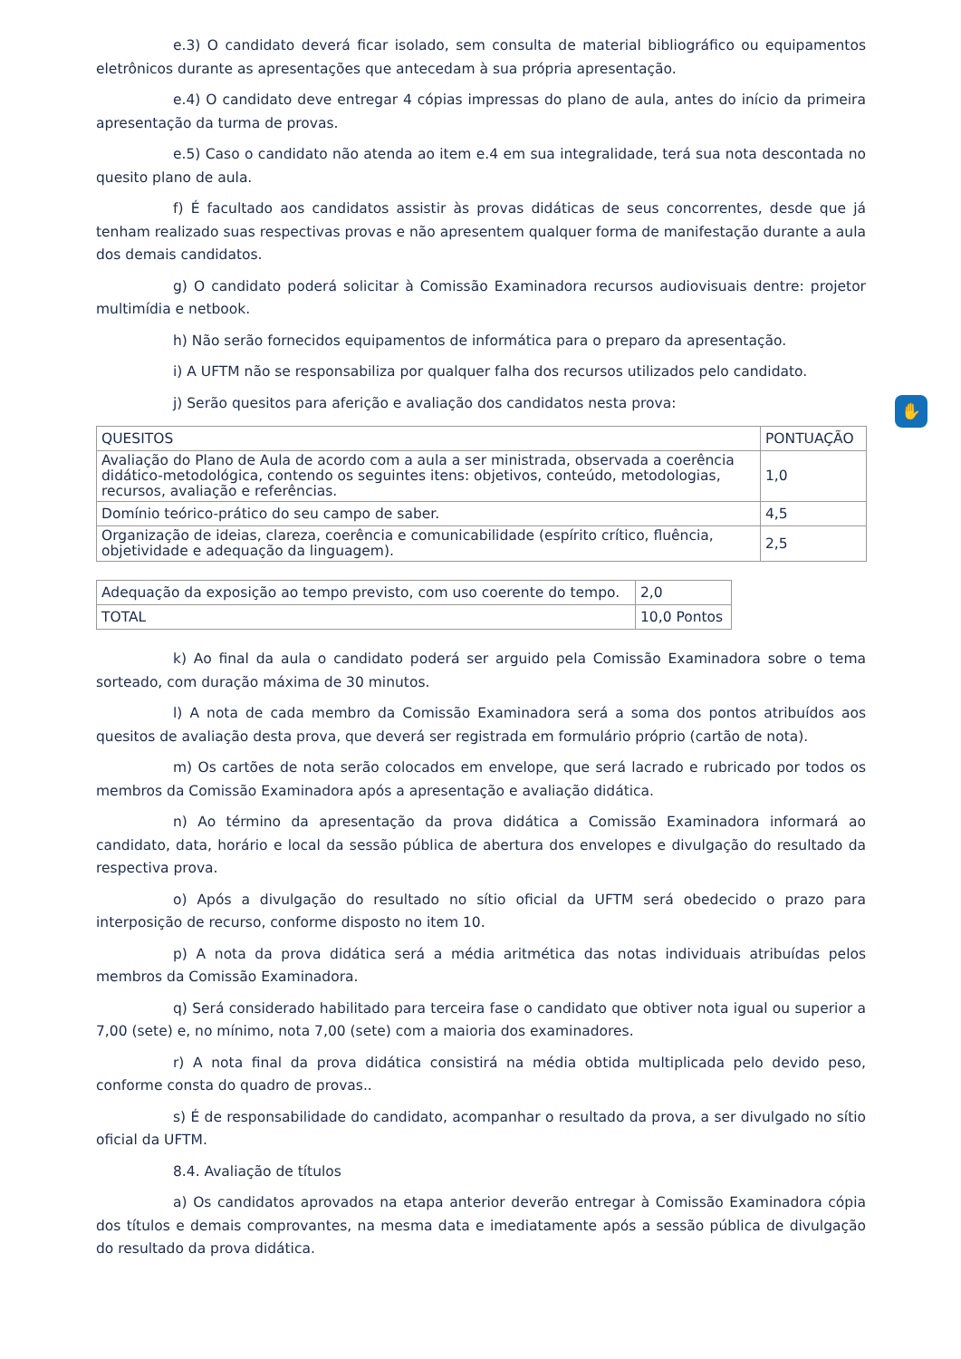e.3) O candidato deverá ficar isolado, sem consulta de material bibliográfico ou equipamentos eletrônicos durante as apresentações que antecedam à sua própria apresentação.
e.4) O candidato deve entregar 4 cópias impressas do plano de aula, antes do início da primeira apresentação da turma de provas.
e.5) Caso o candidato não atenda ao item e.4 em sua integralidade, terá sua nota descontada no quesito plano de aula.
f) É facultado aos candidatos assistir às provas didáticas de seus concorrentes, desde que já tenham realizado suas respectivas provas e não apresentem qualquer forma de manifestação durante a aula dos demais candidatos.
g) O candidato poderá solicitar à Comissão Examinadora recursos audiovisuais dentre: projetor multimídia e netbook.
h) Não serão fornecidos equipamentos de informática para o preparo da apresentação.
i) A UFTM não se responsabiliza por qualquer falha dos recursos utilizados pelo candidato.
j) Serão quesitos para aferição e avaliação dos candidatos nesta prova:
| QUESITOS | PONTUAÇÃO |
| Avaliação do Plano de Aula de acordo com a aula a ser ministrada, observada a coerência didático-metodológica, contendo os seguintes itens: objetivos, conteúdo, metodologias, recursos, avaliação e referências. | 1,0 |
| Domínio teórico-prático do seu campo de saber. | 4,5 |
| Organização de ideias, clareza, coerência e comunicabilidade (espírito crítico, fluência, objetividade e adequação da linguagem). | 2,5 |
| Adequação da exposição ao tempo previsto, com uso coerente do tempo. | 2,0 |
| TOTAL | 10,0 Pontos |
k) Ao final da aula o candidato poderá ser arguido pela Comissão Examinadora sobre o tema sorteado, com duração máxima de 30 minutos.
l) A nota de cada membro da Comissão Examinadora será a soma dos pontos atribuídos aos quesitos de avaliação desta prova, que deverá ser registrada em formulário próprio (cartão de nota).
m) Os cartões de nota serão colocados em envelope, que será lacrado e rubricado por todos os membros da Comissão Examinadora após a apresentação e avaliação didática.
n) Ao término da apresentação da prova didática a Comissão Examinadora informará ao candidato, data, horário e local da sessão pública de abertura dos envelopes e divulgação do resultado da respectiva prova.
o) Após a divulgação do resultado no sítio oficial da UFTM será obedecido o prazo para interposição de recurso, conforme disposto no item 10.
p) A nota da prova didática será a média aritmética das notas individuais atribuídas pelos membros da Comissão Examinadora.
q) Será considerado habilitado para terceira fase o candidato que obtiver nota igual ou superior a 7,00 (sete) e, no mínimo, nota 7,00 (sete) com a maioria dos examinadores.
r) A nota final da prova didática consistirá na média obtida multiplicada pelo devido peso, conforme consta do quadro de provas..
s) É de responsabilidade do candidato, acompanhar o resultado da prova, a ser divulgado no sítio oficial da UFTM.
8.4. Avaliação de títulos
a) Os candidatos aprovados na etapa anterior deverão entregar à Comissão Examinadora cópia dos títulos e demais comprovantes, na mesma data e imediatamente após a sessão pública de divulgação do resultado da prova didática.
✋